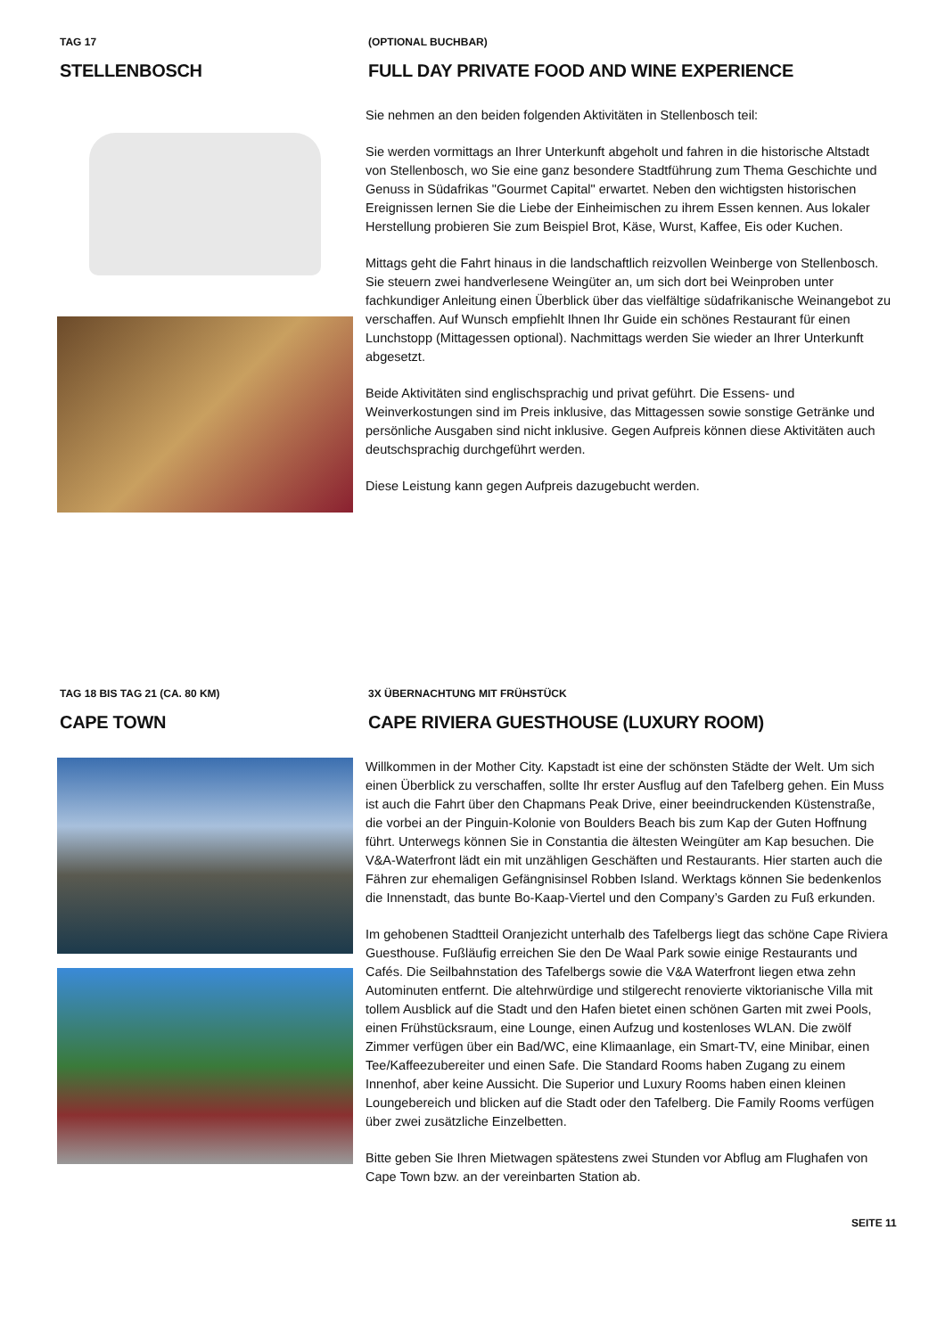TAG 17
STELLENBOSCH
(OPTIONAL BUCHBAR)
FULL DAY PRIVATE FOOD AND WINE EXPERIENCE
Sie nehmen an den beiden folgenden Aktivitäten in Stellenbosch teil:
Sie werden vormittags an Ihrer Unterkunft abgeholt und fahren in die historische Altstadt von Stellenbosch, wo Sie eine ganz besondere Stadtführung zum Thema Geschichte und Genuss in Südafrikas "Gourmet Capital" erwartet. Neben den wichtigsten historischen Ereignissen lernen Sie die Liebe der Einheimischen zu ihrem Essen kennen. Aus lokaler Herstellung probieren Sie zum Beispiel Brot, Käse, Wurst, Kaffee, Eis oder Kuchen.
Mittags geht die Fahrt hinaus in die landschaftlich reizvollen Weinberge von Stellenbosch. Sie steuern zwei handverlesene Weingüter an, um sich dort bei Weinproben unter fachkundiger Anleitung einen Überblick über das vielfältige südafrikanische Weinangebot zu verschaffen. Auf Wunsch empfiehlt Ihnen Ihr Guide ein schönes Restaurant für einen Lunchstopp (Mittagessen optional). Nachmittags werden Sie wieder an Ihrer Unterkunft abgesetzt.
Beide Aktivitäten sind englischsprachig und privat geführt. Die Essens- und Weinverkostungen sind im Preis inklusive, das Mittagessen sowie sonstige Getränke und persönliche Ausgaben sind nicht inklusive. Gegen Aufpreis können diese Aktivitäten auch deutschsprachig durchgeführt werden.
Diese Leistung kann gegen Aufpreis dazugebucht werden.
TAG 18 BIS TAG 21 (CA. 80 KM)
CAPE TOWN
3X ÜBERNACHTUNG MIT FRÜHSTÜCK
CAPE RIVIERA GUESTHOUSE (LUXURY ROOM)
Willkommen in der Mother City. Kapstadt ist eine der schönsten Städte der Welt. Um sich einen Überblick zu verschaffen, sollte Ihr erster Ausflug auf den Tafelberg gehen. Ein Muss ist auch die Fahrt über den Chapmans Peak Drive, einer beeindruckenden Küstenstraße, die vorbei an der Pinguin-Kolonie von Boulders Beach bis zum Kap der Guten Hoffnung führt. Unterwegs können Sie in Constantia die ältesten Weingüter am Kap besuchen. Die V&A-Waterfront lädt ein mit unzähligen Geschäften und Restaurants. Hier starten auch die Fähren zur ehemaligen Gefängnisinsel Robben Island. Werktags können Sie bedenkenlos die Innenstadt, das bunte Bo-Kaap-Viertel und den Company’s Garden zu Fuß erkunden.
Im gehobenen Stadtteil Oranjezicht unterhalb des Tafelbergs liegt das schöne Cape Riviera Guesthouse. Fußläufig erreichen Sie den De Waal Park sowie einige Restaurants und Cafés. Die Seilbahnstation des Tafelbergs sowie die V&A Waterfront liegen etwa zehn Autominuten entfernt. Die altehrwürdige und stilgerecht renovierte viktorianische Villa mit tollem Ausblick auf die Stadt und den Hafen bietet einen schönen Garten mit zwei Pools, einen Frühstücksraum, eine Lounge, einen Aufzug und kostenloses WLAN. Die zwölf Zimmer verfügen über ein Bad/WC, eine Klimaanlage, ein Smart-TV, eine Minibar, einen Tee/Kaffeezubereiter und einen Safe. Die Standard Rooms haben Zugang zu einem Innenhof, aber keine Aussicht. Die Superior und Luxury Rooms haben einen kleinen Loungebereich und blicken auf die Stadt oder den Tafelberg. Die Family Rooms verfügen über zwei zusätzliche Einzelbetten.
Bitte geben Sie Ihren Mietwagen spätestens zwei Stunden vor Abflug am Flughafen von Cape Town bzw. an der vereinbarten Station ab.
SEITE 11